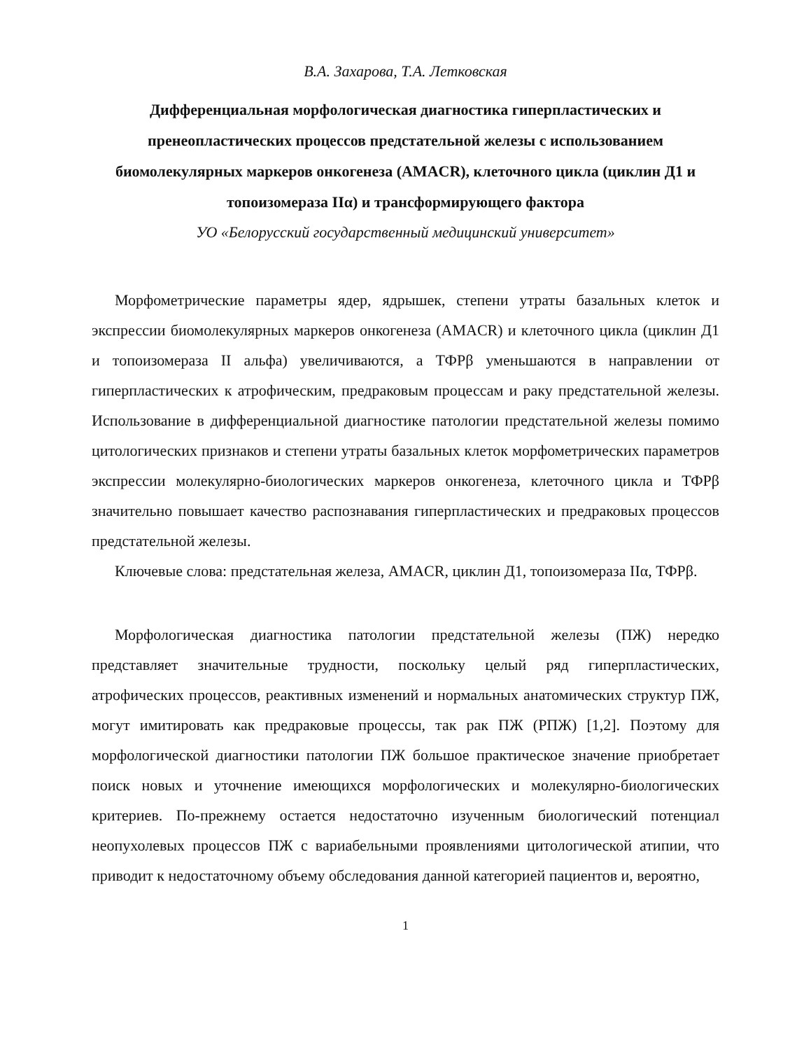В.А. Захарова, Т.А. Летковская
Дифференциальная морфологическая диагностика гиперпластических и пренеопластических процессов предстательной железы с использованием биомолекулярных маркеров онкогенеза (AMACR), клеточного цикла (циклин Д1 и топоизомераза IIα) и трансформирующего фактора
УО «Белорусский государственный медицинский университет»
Морфометрические параметры ядер, ядрышек, степени утраты базальных клеток и экспрессии биомолекулярных маркеров онкогенеза (AMACR) и клеточного цикла (циклин Д1 и топоизомераза II альфа) увеличиваются, а ТФРβ уменьшаются в направлении от гиперпластических к атрофическим, предраковым процессам и раку предстательной железы. Использование в дифференциальной диагностике патологии предстательной железы помимо цитологических признаков и степени утраты базальных клеток морфометрических параметров экспрессии молекулярно-биологических маркеров онкогенеза, клеточного цикла и ТФРβ значительно повышает качество распознавания гиперпластических и предраковых процессов предстательной железы.
Ключевые слова: предстательная железа, AMACR, циклин Д1, топоизомераза IIα, ТФРβ.
Морфологическая диагностика патологии предстательной железы (ПЖ) нередко представляет значительные трудности, поскольку целый ряд гиперпластических, атрофических процессов, реактивных изменений и нормальных анатомических структур ПЖ, могут имитировать как предраковые процессы, так рак ПЖ (РПЖ) [1,2]. Поэтому для морфологической диагностики патологии ПЖ большое практическое значение приобретает поиск новых и уточнение имеющихся морфологических и молекулярно-биологических критериев. По-прежнему остается недостаточно изученным биологический потенциал неопухолевых процессов ПЖ с вариабельными проявлениями цитологической атипии, что приводит к недостаточному объему обследования данной категорией пациентов и, вероятно,
1